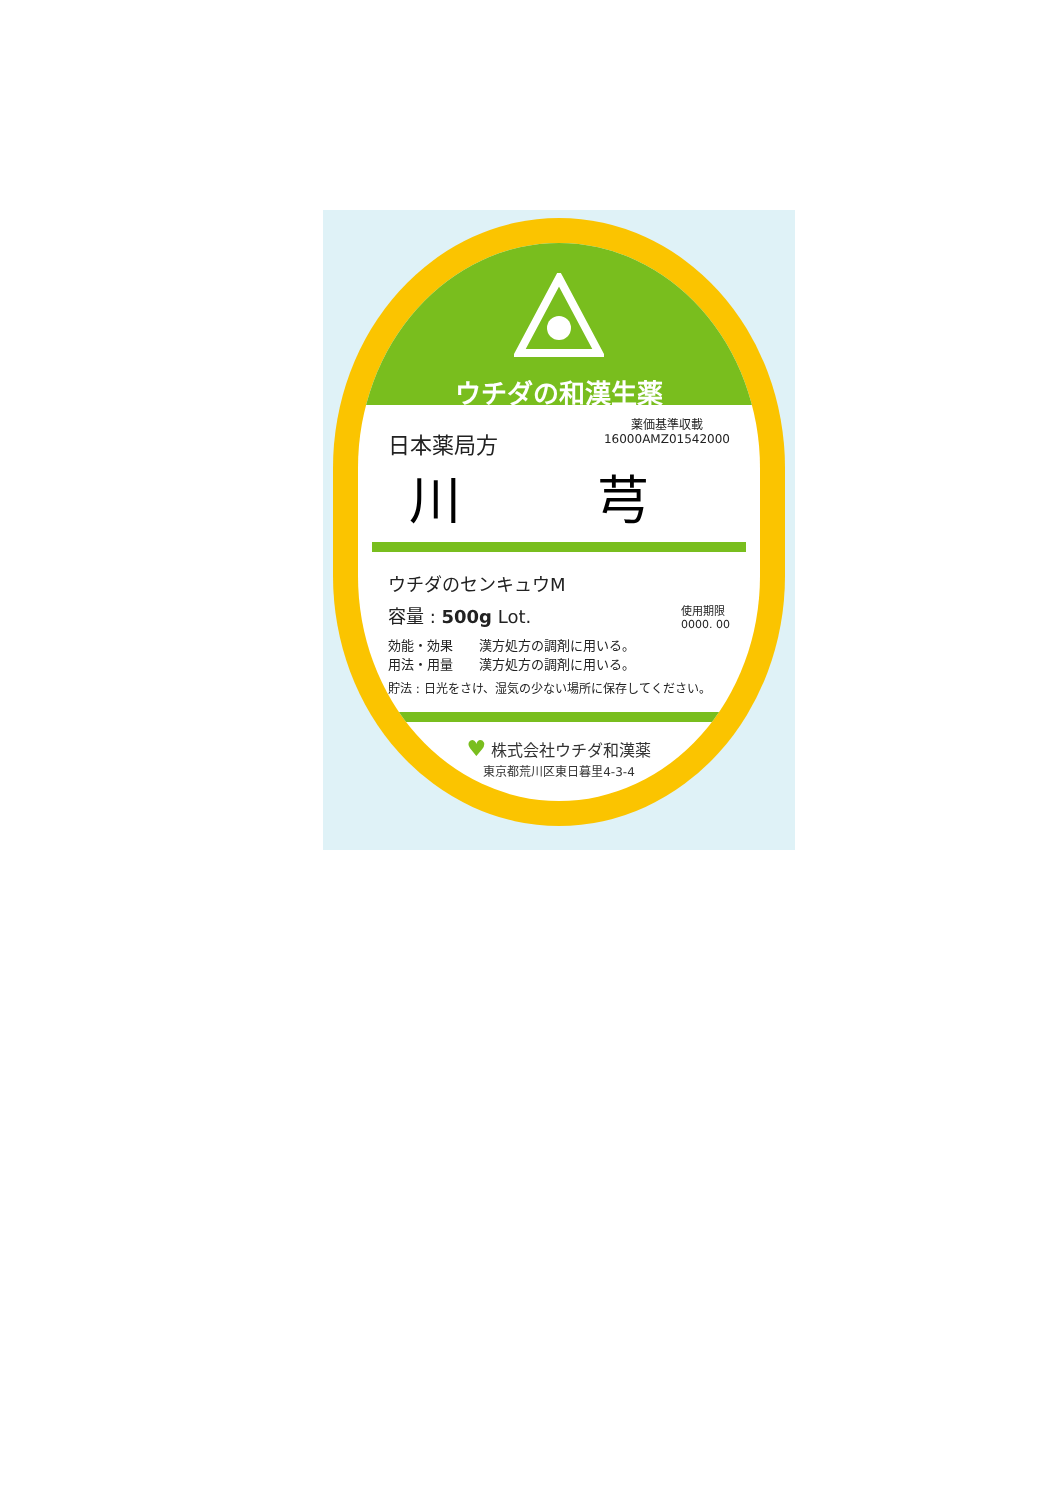ウチダの和漢生薬
日本薬局方
薬価基準収載
16000AMZ01542000
川 芎
ウチダのセンキュウM
容量 : 500g Lot.
使用期限
0000. 00
効能・効果　　漢方処方の調剤に用いる。
用法・用量　　漢方処方の調剤に用いる。
貯法 : 日光をさけ、湿気の少ない場所に保存してください。
♥ 株式会社ウチダ和漢薬
東京都荒川区東日暮里4-3-4